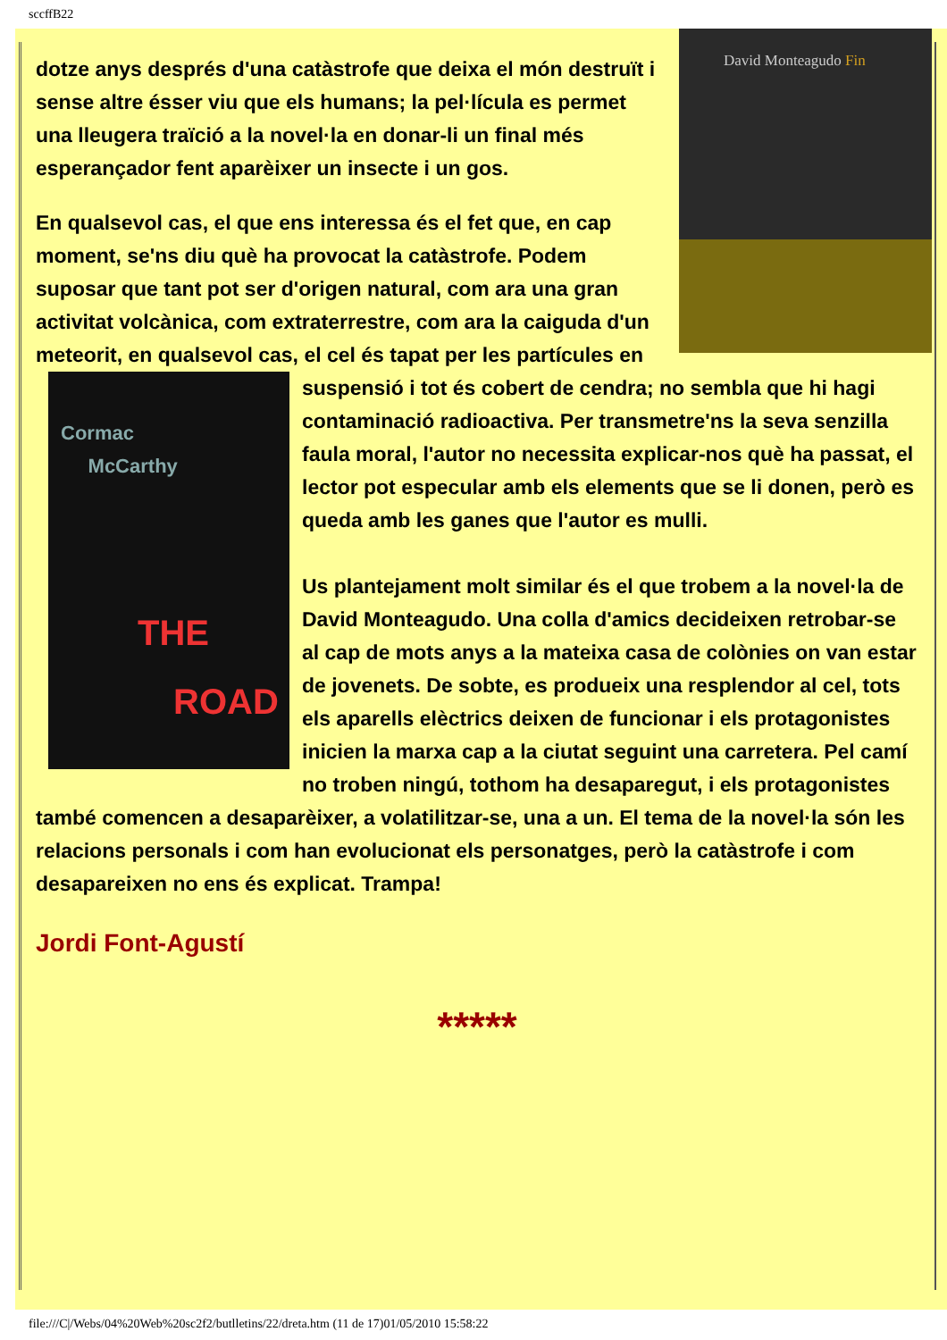sccffB22
David Monteagudo Fin
dotze anys després d'una catàstrofe que deixa el món destruït i sense altre ésser viu que els humans; la pel·lícula es permet una lleugera traïció a la novel·la en donar-li un final més esperançador fent aparèixer un insecte i un gos.
En qualsevol cas, el que ens interessa és el fet que, en cap moment, se'ns diu què ha provocat la catàstrofe. Podem suposar que tant pot ser d'origen natural, com ara una gran activitat volcànica, com extraterrestre, com ara la caiguda d'un meteorit, en qualsevol cas, el cel és tapat per les partícules en suspensió i tot és cobert de cendra; no sembla que hi hagi Cormac
McCarthy
THE
ROAD contaminació radioactiva. Per transmetre'ns la seva senzilla faula moral, l'autor no necessita explicar-nos què ha passat, el lector pot especular amb els elements que se li donen, però es queda amb les ganes que l'autor es mulli.
Us plantejament molt similar és el que trobem a la novel·la de David Monteagudo. Una colla d'amics decideixen retrobar-se al cap de mots anys a la mateixa casa de colònies on van estar de jovenets. De sobte, es produeix una resplendor al cel, tots els aparells elèctrics deixen de funcionar i els protagonistes inicien la marxa cap a la ciutat seguint una carretera. Pel camí no troben ningú, tothom ha desaparegut, i els protagonistes també comencen a desaparèixer, a volatilitzar-se, una a un. El tema de la novel·la són les relacions personals i com han evolucionat els personatges, però la catàstrofe i com desapareixen no ens és explicat. Trampa!
Jordi Font-Agustí
*****
file:///C|/Webs/04%20Web%20sc2f2/butlletins/22/dreta.htm (11 de 17)01/05/2010 15:58:22